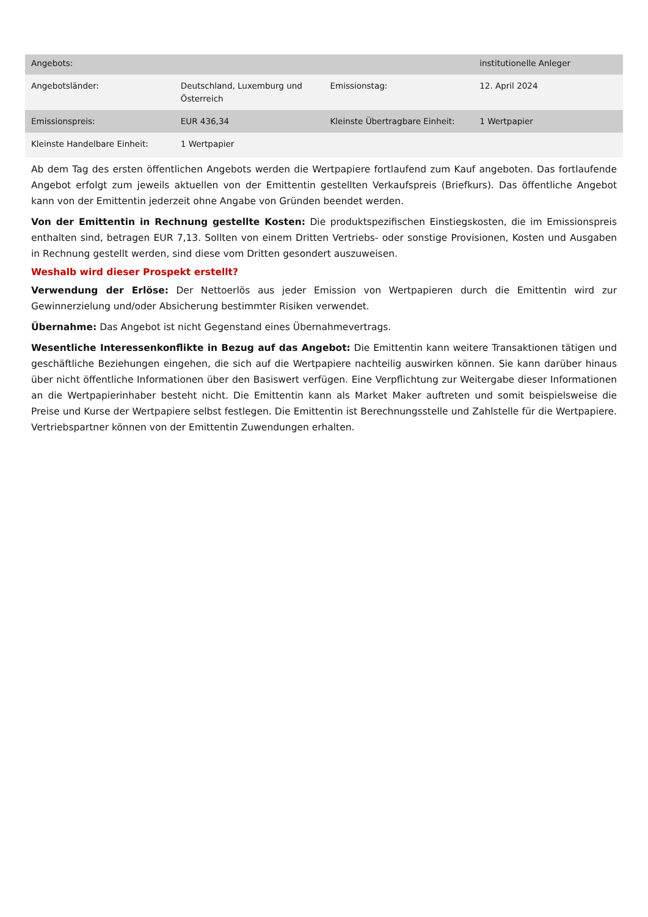| Angebots: | | | institutionelle Anleger |
| Angebotsländer: | Deutschland, Luxemburg und Österreich | Emissionstag: | 12. April 2024 |
| Emissionspreis: | EUR 436,34 | Kleinste Übertragbare Einheit: | 1 Wertpapier |
| Kleinste Handelbare Einheit: | 1 Wertpapier | | |
Ab dem Tag des ersten öffentlichen Angebots werden die Wertpapiere fortlaufend zum Kauf angeboten. Das fortlaufende Angebot erfolgt zum jeweils aktuellen von der Emittentin gestellten Verkaufspreis (Briefkurs). Das öffentliche Angebot kann von der Emittentin jederzeit ohne Angabe von Gründen beendet werden.
Von der Emittentin in Rechnung gestellte Kosten: Die produktspezifischen Einstiegskosten, die im Emissionspreis enthalten sind, betragen EUR 7,13. Sollten von einem Dritten Vertriebs- oder sonstige Provisionen, Kosten und Ausgaben in Rechnung gestellt werden, sind diese vom Dritten gesondert auszuweisen.
Weshalb wird dieser Prospekt erstellt?
Verwendung der Erlöse: Der Nettoerlös aus jeder Emission von Wertpapieren durch die Emittentin wird zur Gewinnerzielung und/oder Absicherung bestimmter Risiken verwendet.
Übernahme: Das Angebot ist nicht Gegenstand eines Übernahmevertrags.
Wesentliche Interessenkonflikte in Bezug auf das Angebot: Die Emittentin kann weitere Transaktionen tätigen und geschäftliche Beziehungen eingehen, die sich auf die Wertpapiere nachteilig auswirken können. Sie kann darüber hinaus über nicht öffentliche Informationen über den Basiswert verfügen. Eine Verpflichtung zur Weitergabe dieser Informationen an die Wertpapierinhaber besteht nicht. Die Emittentin kann als Market Maker auftreten und somit beispielsweise die Preise und Kurse der Wertpapiere selbst festlegen. Die Emittentin ist Berechnungsstelle und Zahlstelle für die Wertpapiere. Vertriebspartner können von der Emittentin Zuwendungen erhalten.